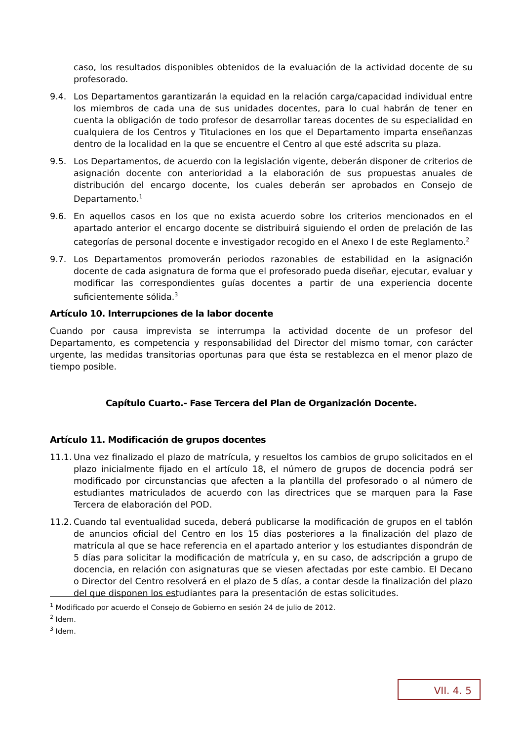caso, los resultados disponibles obtenidos de la evaluación de la actividad docente de su profesorado.
9.4. Los Departamentos garantizarán la equidad en la relación carga/capacidad individual entre los miembros de cada una de sus unidades docentes, para lo cual habrán de tener en cuenta la obligación de todo profesor de desarrollar tareas docentes de su especialidad en cualquiera de los Centros y Titulaciones en los que el Departamento imparta enseñanzas dentro de la localidad en la que se encuentre el Centro al que esté adscrita su plaza.
9.5. Los Departamentos, de acuerdo con la legislación vigente, deberán disponer de criterios de asignación docente con anterioridad a la elaboración de sus propuestas anuales de distribución del encargo docente, los cuales deberán ser aprobados en Consejo de Departamento.<sup>1</sup>
9.6. En aquellos casos en los que no exista acuerdo sobre los criterios mencionados en el apartado anterior el encargo docente se distribuirá siguiendo el orden de prelación de las categorías de personal docente e investigador recogido en el Anexo I de este Reglamento.<sup>2</sup>
9.7. Los Departamentos promoverán periodos razonables de estabilidad en la asignación docente de cada asignatura de forma que el profesorado pueda diseñar, ejecutar, evaluar y modificar las correspondientes guías docentes a partir de una experiencia docente suficientemente sólida.<sup>3</sup>
Artículo 10. Interrupciones de la labor docente
Cuando por causa imprevista se interrumpa la actividad docente de un profesor del Departamento, es competencia y responsabilidad del Director del mismo tomar, con carácter urgente, las medidas transitorias oportunas para que ésta se restablezca en el menor plazo de tiempo posible.
Capítulo Cuarto.- Fase Tercera del Plan de Organización Docente.
Artículo 11. Modificación de grupos docentes
11.1.
Una vez finalizado el plazo de matrícula, y resueltos los cambios de grupo solicitados en el plazo inicialmente fijado en el artículo 18, el número de grupos de docencia podrá ser modificado por circunstancias que afecten a la plantilla del profesorado o al número de estudiantes matriculados de acuerdo con las directrices que se marquen para la Fase Tercera de elaboración del POD.
11.2.
Cuando tal eventualidad suceda, deberá publicarse la modificación de grupos en el tablón de anuncios oficial del Centro en los 15 días posteriores a la finalización del plazo de matrícula al que se hace referencia en el apartado anterior y los estudiantes dispondrán de 5 días para solicitar la modificación de matrícula y, en su caso, de adscripción a grupo de docencia, en relación con asignaturas que se viesen afectadas por este cambio. El Decano o Director del Centro resolverá en el plazo de 5 días, a contar desde la finalización del plazo del que disponen los estudiantes para la presentación de estas solicitudes.
<sup>1</sup> Modificado por acuerdo el Consejo de Gobierno en sesión 24 de julio de 2012.
<sup>2</sup> Idem.
<sup>3</sup> Idem.
VII. 4. 5